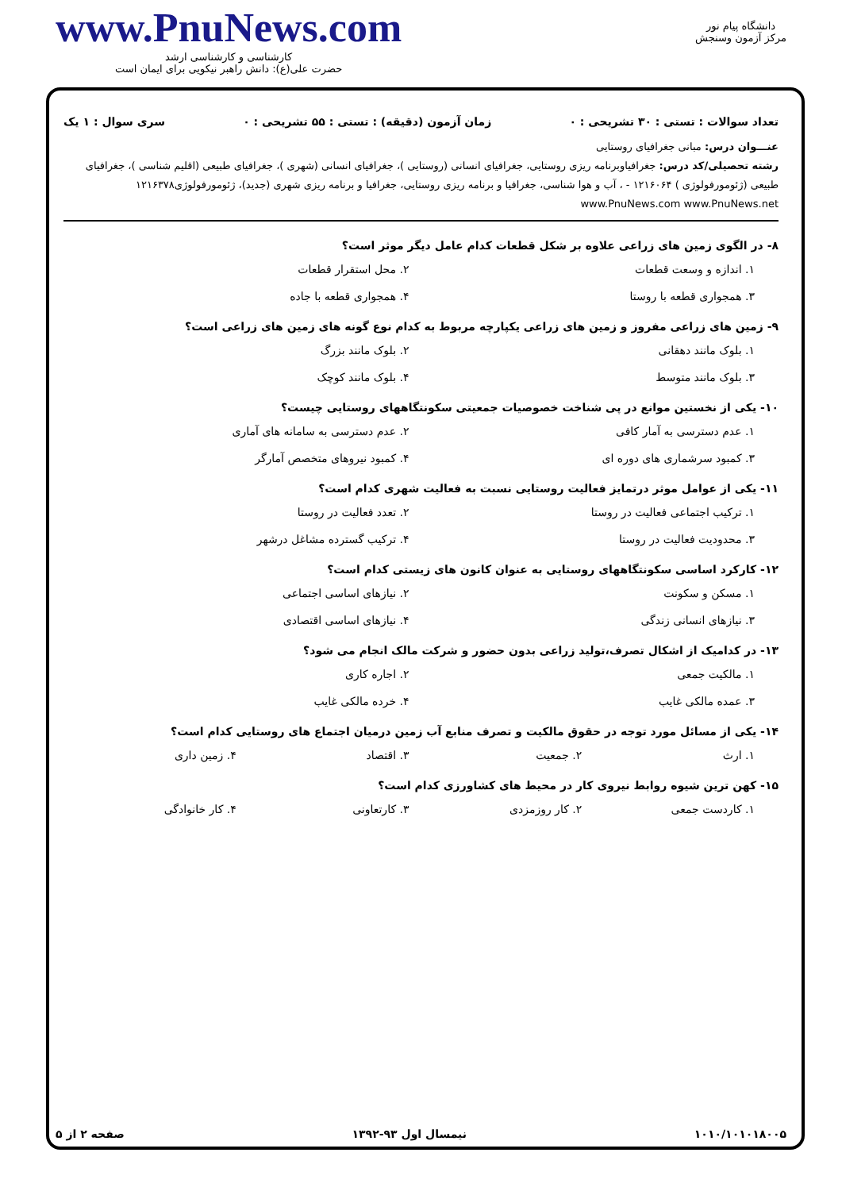www.PnuNews.com
کارشناسی و کارشناسی ارشد
حضرت علی(ع): دانش راهبر نیکویی برای ایمان است
دانشگاه پیام نور
مرکز آزمون وسنجش
تعداد سوالات : تستی : ۳۰ تشریحی : ۰ زمان آزمون (دقیقه) : تستی : ۵۵ تشریحی : ۰ سری سوال : ۱ یک
عنـــوان درس: مبانی جغرافیای روستایی
رشته تحصیلی/کد درس: جغرافیاوبرنامه ریزی روستایی، جغرافیای انسانی (روستایی )، جغرافیای انسانی (شهری )، جغرافیای طبیعی (اقلیم شناسی )، جغرافیای طبیعی (ژئومورفولوژی ) ۱۲۱۶۰۶۴ - ، آب و هوا شناسی، جغرافیا و برنامه ریزی روستایی، جغرافیا و برنامه ریزی شهری (جدید)، ژئومورفولوژی۱۲۱۶۳۷۸ www.PnuNews.com www.PnuNews.net
۸- در الگوی زمین های زراعی علاوه بر شکل قطعات کدام عامل دیگر موثر است؟
۱. اندازه و وسعت قطعات ۲. محل استقرار قطعات ۳. همجواری قطعه با روستا ۴. همجواری قطعه با جاده
۹- زمین های زراعی مفروز و زمین های زراعی یکپارچه مربوط به کدام نوع گونه های زمین های زراعی است؟
۱. بلوک مانند دهقانی ۲. بلوک مانند بزرگ ۳. بلوک مانند متوسط ۴. بلوک مانند کوچک
۱۰- یکی از نخستین موانع در پی شناخت خصوصیات جمعیتی سکونتگاههای روستایی چیست؟
۱. عدم دسترسی به آمار کافی ۲. عدم دسترسی به سامانه های آماری ۳. کمبود سرشماری های دوره ای ۴. کمبود نیروهای متخصص آمارگر
۱۱- یکی از عوامل موثر درتمایز فعالیت روستایی نسبت به فعالیت شهری کدام است؟
۱. ترکیب اجتماعی فعالیت در روستا ۲. تعدد فعالیت در روستا ۳. محدودیت فعالیت در روستا ۴. ترکیب گسترده مشاغل درشهر
۱۲- کارکرد اساسی سکونتگاههای روستایی به عنوان کانون های زیستی کدام است؟
۱. مسکن و سکونت ۲. نیازهای اساسی اجتماعی ۳. نیازهای انسانی زندگی ۴. نیازهای اساسی اقتصادی
۱۳- در کدامیک از اشکال تصرف،تولید زراعی بدون حضور و شرکت مالک انجام می شود؟
۱. مالکیت جمعی ۲. اجاره کاری ۳. عمده مالکی غایب ۴. خرده مالکی غایب
۱۴- یکی از مسائل مورد توجه در حقوق مالکیت و تصرف منابع آب زمین درمیان اجتماع های روستایی کدام است؟
۱. ارث ۲. جمعیت ۳. اقتصاد ۴. زمین داری
۱۵- کهن ترین شیوه روابط نیروی کار در محیط های کشاورزی کدام است؟
۱. کاردست جمعی ۲. کار روزمزدی ۳. کارتعاونی ۴. کار خانوادگی
۱۰۱۰/۱۰۱۰۱۸۰۰۵ نیمسال اول ۹۳-۱۳۹۲ صفحه ۲ از ۵